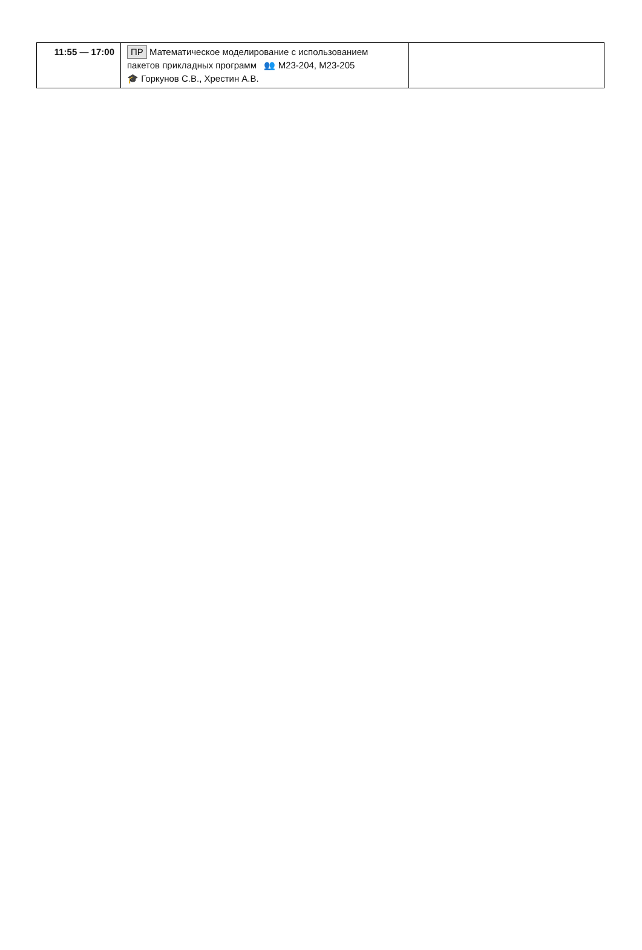| 11:55 — 17:00 | ПР Математическое моделирование с использованием пакетов прикладных программ 👥 М23-204, М23-205 🎓 Горкунов С.В., Хрестин А.В. | |